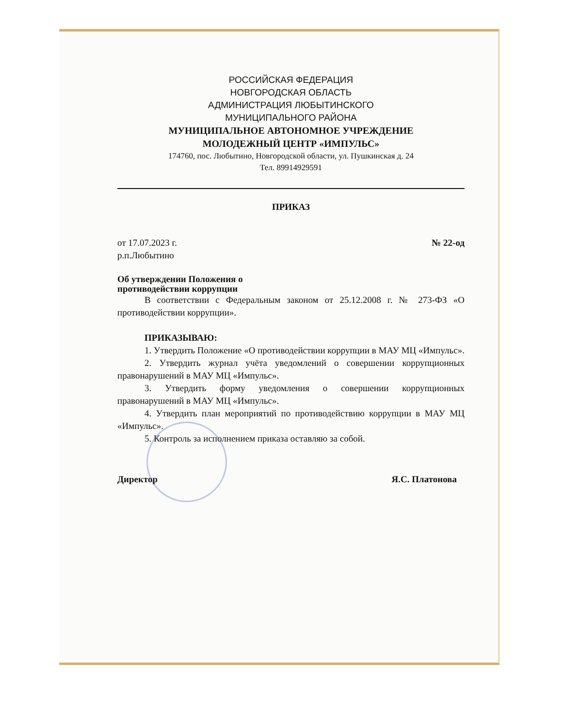РОССИЙСКАЯ ФЕДЕРАЦИЯ
НОВГОРОДСКАЯ ОБЛАСТЬ
АДМИНИСТРАЦИЯ ЛЮБЫТИНСКОГО
МУНИЦИПАЛЬНОГО РАЙОНА
МУНИЦИПАЛЬНОЕ АВТОНОМНОЕ УЧРЕЖДЕНИЕ
МОЛОДЕЖНЫЙ ЦЕНТР «ИМПУЛЬС»
174760, пос. Любытино, Новгородской области, ул. Пушкинская д. 24
Тел. 89914929591
ПРИКАЗ
от 17.07.2023 г. № 22-од
р.п.Любытино
Об утверждении Положения о
противодействии коррупции
В соответствии с Федеральным законом от 25.12.2008 г. № 273-ФЗ «О противодействии коррупции».
ПРИКАЗЫВАЮ:
1. Утвердить Положение «О противодействии коррупции в МАУ МЦ «Импульс».
2. Утвердить журнал учёта уведомлений о совершении коррупционных правонарушений в МАУ МЦ «Импульс».
3. Утвердить форму уведомления о совершении коррупционных правонарушений в МАУ МЦ «Импульс».
4. Утвердить план мероприятий по противодействию коррупции в МАУ МЦ «Импульс».
5. Контроль за исполнением приказа оставляю за собой.
Директор Я.С. Платонова